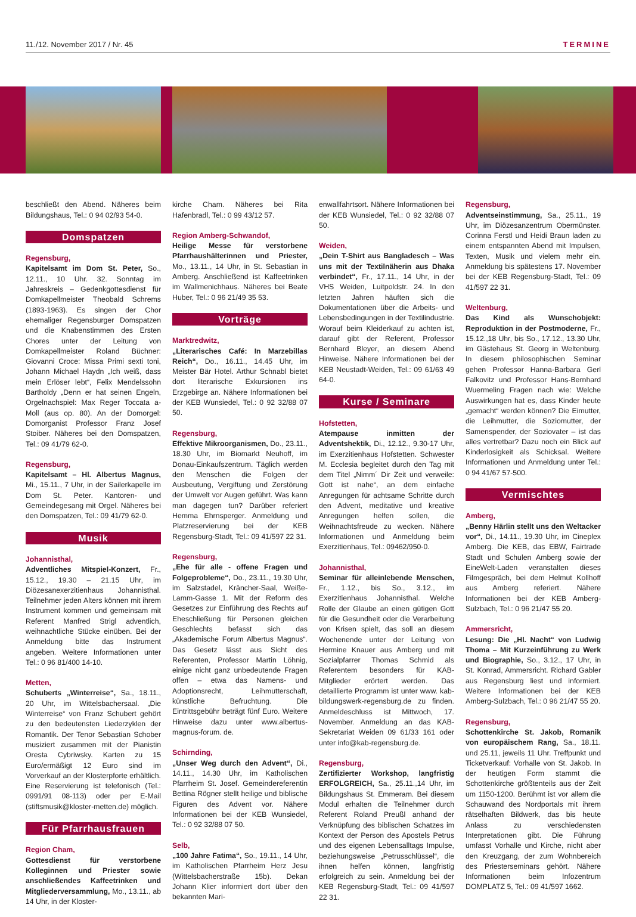11./12. November 2017 / Nr. 45 TERMINE
beschließt den Abend. Näheres beim Bildungshaus, Tel.: 0 94 02/93 54-0.
Domspatzen
Regensburg,
Kapitelsamt im Dom St. Peter, So., 12.11., 10 Uhr. 32. Sonntag im Jahreskreis – Gedenkgottesdienst für Domkapellmeister Theobald Schrems (1893-1963). Es singen der Chor ehemaliger Regensburger Domspatzen und die Knabenstimmen des Ersten Chores unter der Leitung von Domkapellmeister Roland Büchner: Giovanni Croce: Missa Primi sexti toni, Johann Michael Haydn „Ich weiß, dass mein Erlöser lebt“, Felix Mendelssohn Bartholdy „Denn er hat seinen Engeln, Orgelnachspiel: Max Reger Toccata a-Moll (aus op. 80). An der Domorgel: Domorganist Professor Franz Josef Stoiber. Näheres bei den Domspatzen, Tel.: 09 41/79 62-0.
Regensburg,
Kapitelsamt – Hl. Albertus Magnus, Mi., 15.11., 7 Uhr, in der Sailerkapelle im Dom St. Peter. Kantoren- und Gemeindegesang mit Orgel. Näheres bei den Domspatzen, Tel.: 09 41/79 62-0.
Musik
Johannisthal,
Adventliches Mitspiel-Konzert, Fr., 15.12., 19.30 – 21.15 Uhr, im Diözesanexerzitienhaus Johannisthal. Teilnehmer jeden Alters können mit ihrem Instrument kommen und gemeinsam mit Referent Manfred Strigl adventlich, weihnachtliche Stücke einüben. Bei der Anmeldung bitte das Instrument angeben. Weitere Informationen unter Tel.: 0 96 81/400 14-10.
Metten,
Schuberts „Winterreise“, Sa., 18.11., 20 Uhr, im Wittelsbachersaal. „Die Winterreise“ von Franz Schubert gehört zu den bedeutensten Liederzyklen der Romantik. Der Tenor Sebastian Schober musiziert zusammen mit der Pianistin Oresta Cybriwsky. Karten zu 15 Euro/ermäßigt 12 Euro sind im Vorverkauf an der Klosterpforte erhältlich. Eine Reservierung ist telefonisch (Tel.: 0991/91 08-113) oder per E-Mail (stiftsmusik@kloster-metten.de) möglich.
Für Pfarrhausfrauen
Region Cham,
Gottesdienst für verstorbene Kolleginnen und Priester sowie anschließendes Kaffeetrinken und Mitgliederversammlung, Mo., 13.11., ab 14 Uhr, in der Kloster-
kirche Cham. Näheres bei Rita Hafenbradl, Tel.: 0 99 43/12 57.
Region Amberg-Schwandof,
Heilige Messe für verstorbene Pfarrhaushälterinnen und Priester, Mo., 13.11., 14 Uhr, in St. Sebastian in Amberg. Anschließend ist Kaffeetrinken im Wallmenichhaus. Näheres bei Beate Huber, Tel.: 0 96 21/49 35 53.
Vorträge
Marktredwitz,
„Literarisches Café: In Marzebillas Reich“, Do., 16.11., 14.45 Uhr, im Meister Bär Hotel. Arthur Schnabl bietet dort literarische Exkursionen ins Erzgebirge an. Nähere Informationen bei der KEB Wunsiedel, Tel.: 0 92 32/88 07 50.
Regensburg,
Effektive Mikroorganismen, Do., 23.11., 18.30 Uhr, im Biomarkt Neuhoff, im Donau-Einkaufszentrum. Täglich werden den Menschen die Folgen der Ausbeutung, Vergiftung und Zerstörung der Umwelt vor Augen geführt. Was kann man dagegen tun? Darüber referiert Hemma Ehrnsperger. Anmeldung und Platzreservierung bei der KEB Regensburg-Stadt, Tel.: 09 41/597 22 31.
Regensburg,
„Ehe für alle - offene Fragen und Folgeprobleme“, Do., 23.11., 19.30 Uhr, im Salzstadel, Krän­cher-Saal, Weiße-Lamm-Gasse 1. Mit der Reform des Gesetzes zur Einführung des Rechts auf Eheschließung für Personen gleichen Geschlechts befasst sich das „Akademische Forum Albertus Magnus“. Das Gesetz lässt aus Sicht des Referenten, Professor Martin Löhnig, einige nicht ganz unbedeutende Fragen offen – etwa das Namens- und Adoptionsrecht, Leihmutterschaft, künstliche Befruchtung. Die Eintrittsgebühr beträgt fünf Euro. Weitere Hinweise dazu unter www.albertus-magnus-forum. de.
Schirnding,
„Unser Weg durch den Advent“, Di., 14.11., 14.30 Uhr, im Katholischen Pfarrheim St. Josef. Gemeindereferentin Bettina Rögner stellt heilige und biblische Figuren des Advent vor. Nähere Informationen bei der KEB Wunsiedel, Tel.: 0 92 32/88 07 50.
Selb,
„100 Jahre Fatima“, So., 19.11., 14 Uhr, im Katholischen Pfarrheim Herz Jesu (Wittelsbacherstraße 15b). Dekan Johann Klier informiert dort über den bekannten Mari-
enwallfahrtsort. Nähere Informationen bei der KEB Wunsiedel, Tel.: 0 92 32/88 07 50.
Weiden,
„Dein T-Shirt aus Bangladesch – Was uns mit der Textilnäherin aus Dhaka verbindet“, Fr., 17.11., 14 Uhr, in der VHS Weiden, Luitpoldstr. 24. In den letzten Jahren häuften sich die Dokumentationen über die Arbeits- und Lebensbedingungen in der Textilindustrie. Worauf beim Kleiderkauf zu achten ist, darauf gibt der Referent, Professor Bernhard Bleyer, an diesem Abend Hinweise. Nähere Informationen bei der KEB Neustadt-Weiden, Tel.: 09 61/63 49 64-0.
Kurse / Seminare
Hofstetten,
Atempause inmitten der Adventshektik, Di., 12.12., 9.30-17 Uhr, im Exerzitienhaus Hofstetten. Schwester M. Ecclesia begleitet durch den Tag mit dem Titel „Nimm´ Dir Zeit und verweile: Gott ist nahe“, an dem einfache Anregungen für achtsame Schritte durch den Advent, meditative und kreative Anregungen helfen sollen, die Weihnachtsfreude zu wecken. Nähere Informationen und Anmeldung beim Exerzitienhaus, Tel.: 09462/950-0.
Johannisthal,
Seminar für alleinlebende Menschen, Fr., 1.12., bis So., 3.12., im Exerzitienhaus Johannisthal. Welche Rolle der Glaube an einen gütigen Gott für die Gesundheit oder die Verarbeitung von Krisen spielt, das soll an diesem Wochenende unter der Leitung von Hermine Knauer aus Amberg und mit Sozialpfarrer Thomas Schmid als Referentem besonders für KAB-Mitglieder erörtert werden. Das detaillierte Programm ist unter www. kab-bildungswerk-regensburg.de zu finden. Anmeldeschluss ist Mittwoch, 17. November. Anmeldung an das KAB-Sekretariat Weiden 09 61/33 161 oder unter info@kab-regensburg.de.
Regensburg,
Zertifizierter Workshop, langfristig ERFOLGREICH, Sa., 25.11.,14 Uhr, im Bildungshaus St. Emmeram. Bei diesem Modul erhalten die Teilnehmer durch Referent Roland Preußl anhand der Verknüpfung des biblischen Schatzes im Kontext der Person des Apostels Petrus und des eigenen Lebensalltags Impulse, beziehungsweise „Petrusschlüssel“, die ihnen helfen können, langfristig erfolgreich zu sein. Anmeldung bei der KEB Regensburg-Stadt, Tel.: 09 41/597 22 31.
Regensburg,
Adventseinstimmung, Sa., 25.11., 19 Uhr, im Diözesanzentrum Obermünster. Corinna Ferstl und Heidi Braun laden zu einem entspannten Abend mit Impulsen, Texten, Musik und vielem mehr ein. Anmeldung bis spätestens 17. November bei der KEB Regensburg-Stadt, Tel.: 09 41/597 22 31.
Weltenburg,
Das Kind als Wunschobjekt: Reproduktion in der Postmoderne, Fr., 15.12.,18 Uhr, bis So., 17.12., 13.30 Uhr, im Gästehaus St. Georg in Weltenburg. In diesem philosophischen Seminar gehen Professor Hanna-Barbara Gerl Falkovitz und Professor Hans-Bernhard Wuermeling Fragen nach wie: Welche Auswirkungen hat es, dass Kinder heute „gemacht“ werden können? Die Eimutter, die Leihmutter, die Soziomutter, der Samenspender, der Soziovater – ist das alles vertretbar? Dazu noch ein Blick auf Kinderlosigkeit als Schicksal. Weitere Informationen und Anmeldung unter Tel.: 0 94 41/67 57-500.
Vermischtes
Amberg,
„Benny Härlin stellt uns den Weltacker vor“, Di., 14.11., 19.30 Uhr, im Cineplex Amberg. Die KEB, das EBW, Fairtrade Stadt und Schulen Amberg sowie der EineWelt-Laden veranstalten dieses Filmgespräch, bei dem Helmut Kollhoff aus Amberg referiert. Nähere Informationen bei der KEB Amberg-Sulzbach, Tel.: 0 96 21/47 55 20.
Ammersricht,
Lesung: Die „Hl. Nacht“ von Ludwig Thoma – Mit Kurzeinführung zu Werk und Biographie, So., 3.12., 17 Uhr, in St. Konrad, Ammersricht. Richard Gabler aus Regensburg liest und informiert. Weitere Informationen bei der KEB Amberg-Sulzbach, Tel.: 0 96 21/47 55 20.
Regensburg,
Schottenkirche St. Jakob, Romanik von europäischem Rang, Sa., 18.11. und 25.11, jeweils 11 Uhr. Treffpunkt und Ticketverkauf: Vorhalle von St. Jakob. In der heutigen Form stammt die Schottenkirche größtenteils aus der Zeit um 1150-1200. Berühmt ist vor allem die Schauwand des Nordportals mit ihrem rätselhaften Bildwerk, das bis heute Anlass zu verschiedensten Interpretationen gibt. Die Führung umfasst Vorhalle und Kirche, nicht aber den Kreuzgang, der zum Wohnbereich des Priesterseminars gehört. Nähere Informationen beim Infozentrum DOMPLATZ 5, Tel.: 09 41/597 1662.